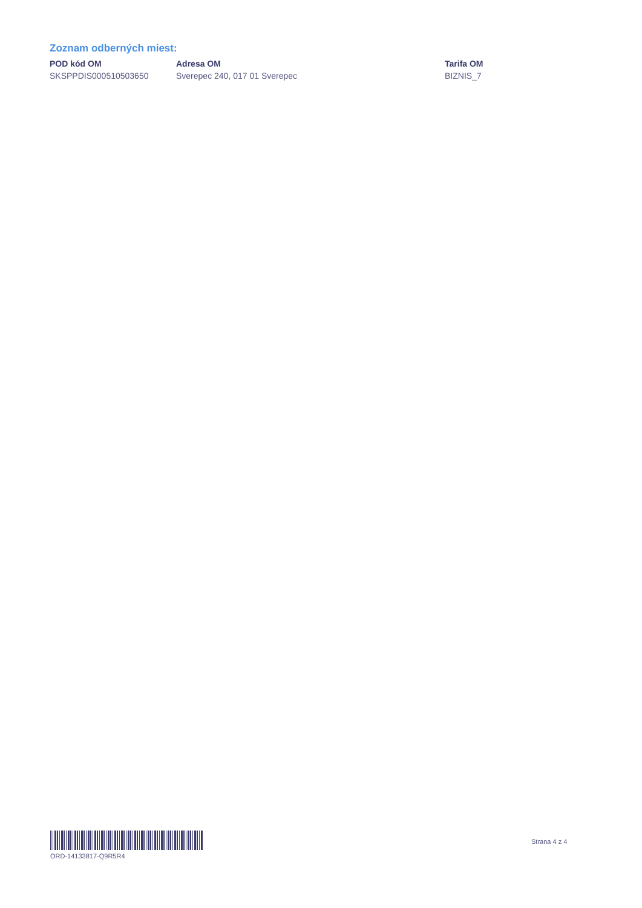Zoznam odberných miest:
| POD kód OM | Adresa OM | Tarifa OM |
| --- | --- | --- |
| SKSPPDIS000510503650 | Sverepec 240, 017 01 Sverepec | BIZNIS_7 |
ORD-14133817-Q9R5R4
Strana 4 z 4